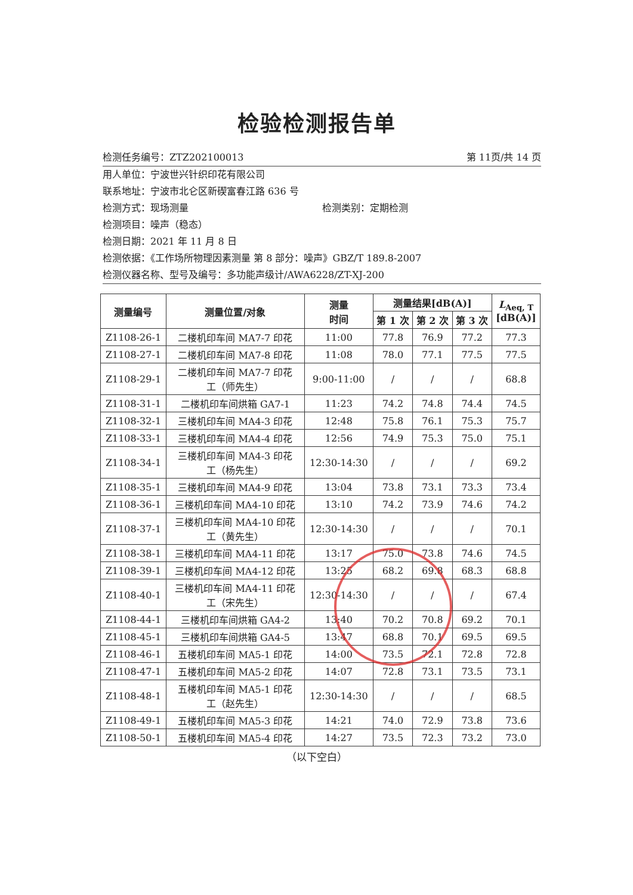检验检测报告单
检测任务编号：ZTZ202100013 第 11页/共 14 页
用人单位：宁波世兴针织印花有限公司
联系地址：宁波市北仑区新碶富春江路 636 号
检测方式：现场测量 检测类别：定期检测
检测项目：噪声（稳态）
检测日期：2021 年 11 月 8 日
检测依据：《工作场所物理因素测量 第 8 部分：噪声》GBZ/T 189.8-2007
检测仪器名称、型号及编号：多功能声级计/AWA6228/ZT-XJ-200
| 测量编号 | 测量位置/对象 | 测量 时间 | 测量结果[dB(A)] | | | L<sub>Aeq, T</sub> [dB(A)] |
| --- | --- | --- | --- | --- | --- | --- |
| | | | 第 1 次 | 第 2 次 | 第 3 次 | |
| Z1108-26-1 | 二楼机印车间 MA7-7 印花 | 11:00 | 77.8 | 76.9 | 77.2 | 77.3 |
| Z1108-27-1 | 二楼机印车间 MA7-8 印花 | 11:08 | 78.0 | 77.1 | 77.5 | 77.5 |
| Z1108-29-1 | 二楼机印车间 MA7-7 印花 工（师先生） | 9:00-11:00 | / | / | / | 68.8 |
| Z1108-31-1 | 二楼机印车间烘箱 GA7-1 | 11:23 | 74.2 | 74.8 | 74.4 | 74.5 |
| Z1108-32-1 | 三楼机印车间 MA4-3 印花 | 12:48 | 75.8 | 76.1 | 75.3 | 75.7 |
| Z1108-33-1 | 三楼机印车间 MA4-4 印花 | 12:56 | 74.9 | 75.3 | 75.0 | 75.1 |
| Z1108-34-1 | 三楼机印车间 MA4-3 印花 工（杨先生） | 12:30-14:30 | / | / | / | 69.2 |
| Z1108-35-1 | 三楼机印车间 MA4-9 印花 | 13:04 | 73.8 | 73.1 | 73.3 | 73.4 |
| Z1108-36-1 | 三楼机印车间 MA4-10 印花 | 13:10 | 74.2 | 73.9 | 74.6 | 74.2 |
| Z1108-37-1 | 三楼机印车间 MA4-10 印花 工（黄先生） | 12:30-14:30 | / | / | / | 70.1 |
| Z1108-38-1 | 三楼机印车间 MA4-11 印花 | 13:17 | 75.0 | 73.8 | 74.6 | 74.5 |
| Z1108-39-1 | 三楼机印车间 MA4-12 印花 | 13:25 | 68.2 | 69.8 | 68.3 | 68.8 |
| Z1108-40-1 | 三楼机印车间 MA4-11 印花 工（宋先生） | 12:30-14:30 | / | / | / | 67.4 |
| Z1108-44-1 | 三楼机印车间烘箱 GA4-2 | 13:40 | 70.2 | 70.8 | 69.2 | 70.1 |
| Z1108-45-1 | 三楼机印车间烘箱 GA4-5 | 13:47 | 68.8 | 70.1 | 69.5 | 69.5 |
| Z1108-46-1 | 五楼机印车间 MA5-1 印花 | 14:00 | 73.5 | 72.1 | 72.8 | 72.8 |
| Z1108-47-1 | 五楼机印车间 MA5-2 印花 | 14:07 | 72.8 | 73.1 | 73.5 | 73.1 |
| Z1108-48-1 | 五楼机印车间 MA5-1 印花 工（赵先生） | 12:30-14:30 | / | / | / | 68.5 |
| Z1108-49-1 | 五楼机印车间 MA5-3 印花 | 14:21 | 74.0 | 72.9 | 73.8 | 73.6 |
| Z1108-50-1 | 五楼机印车间 MA5-4 印花 | 14:27 | 73.5 | 72.3 | 73.2 | 73.0 |
（以下空白）